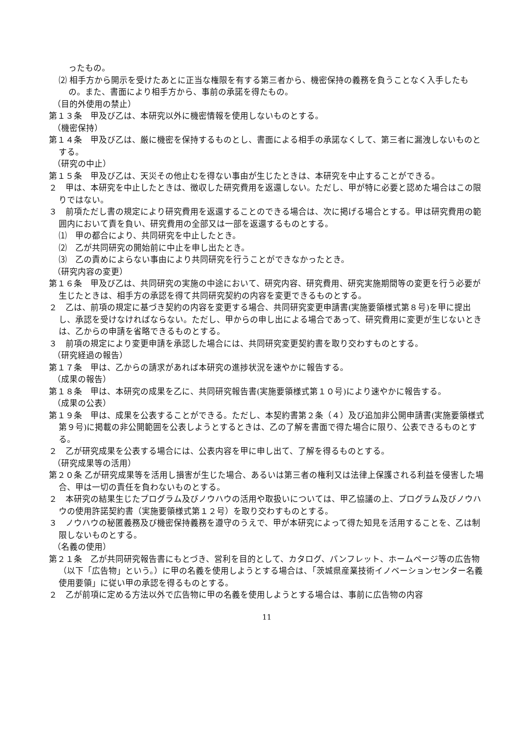ったもの。
⑵ 相手方から開示を受けたあとに正当な権限を有する第三者から、機密保持の義務を負うことなく入手したもの。また、書面により相手方から、事前の承諾を得たもの。
（目的外使用の禁止）
第１３条　甲及び乙は、本研究以外に機密情報を使用しないものとする。
（機密保持）
第１４条　甲及び乙は、厳に機密を保持するものとし、書面による相手の承諾なくして、第三者に漏洩しないものとする。
（研究の中止）
第１５条　甲及び乙は、天災その他止むを得ない事由が生じたときは、本研究を中止することができる。
２　甲は、本研究を中止したときは、徴収した研究費用を返還しない。ただし、甲が特に必要と認めた場合はこの限りではない。
３　前項ただし書の規定により研究費用を返還することのできる場合は、次に掲げる場合とする。甲は研究費用の範囲内において責を負い、研究費用の全部又は一部を返還するものとする。
⑴　甲の都合により、共同研究を中止したとき。
⑵　乙が共同研究の開始前に中止を申し出たとき。
⑶　乙の責めによらない事由により共同研究を行うことができなかったとき。
（研究内容の変更）
第１６条　甲及び乙は、共同研究の実施の中途において、研究内容、研究費用、研究実施期間等の変更を行う必要が生じたときは、相手方の承認を得て共同研究契約の内容を変更できるものとする。
２　乙は、前項の規定に基づき契約の内容を変更する場合、共同研究変更申請書(実施要領様式第８号)を甲に提出し、承認を受けなければならない。ただし、甲からの申し出による場合であって、研究費用に変更が生じないときは、乙からの申請を省略できるものとする。
３　前項の規定により変更申請を承認した場合には、共同研究変更契約書を取り交わすものとする。
（研究経過の報告）
第１７条　甲は、乙からの請求があれば本研究の進捗状況を速やかに報告する。
（成果の報告）
第１８条　甲は、本研究の成果を乙に、共同研究報告書(実施要領様式第１０号)により速やかに報告する。
（成果の公表）
第１９条　甲は、成果を公表することができる。ただし、本契約書第２条（４）及び追加非公開申請書(実施要領様式第９号)に掲載の非公開範囲を公表しようとするときは、乙の了解を書面で得た場合に限り、公表できるものとする。
２　乙が研究成果を公表する場合には、公表内容を甲に申し出て、了解を得るものとする。
（研究成果等の活用）
第２０条 乙が研究成果等を活用し損害が生じた場合、あるいは第三者の権利又は法律上保護される利益を侵害した場合、甲は一切の責任を負わないものとする。
２　本研究の結果生じたプログラム及びノウハウの活用や取扱いについては、甲乙協議の上、プログラム及びノウハウの使用許諾契約書（実施要領様式第１２号）を取り交わすものとする。
３　ノウハウの秘匿義務及び機密保持義務を遵守のうえで、甲が本研究によって得た知見を活用することを、乙は制限しないものとする。
（名義の使用）
第２１条　乙が共同研究報告書にもとづき、営利を目的として、カタログ、パンフレット、ホームページ等の広告物（以下「広告物」という。）に甲の名義を使用しようとする場合は、「茨城県産業技術イノベーションセンター名義使用要領」に従い甲の承認を得るものとする。
２　乙が前項に定める方法以外で広告物に甲の名義を使用しようとする場合は、事前に広告物の内容
11